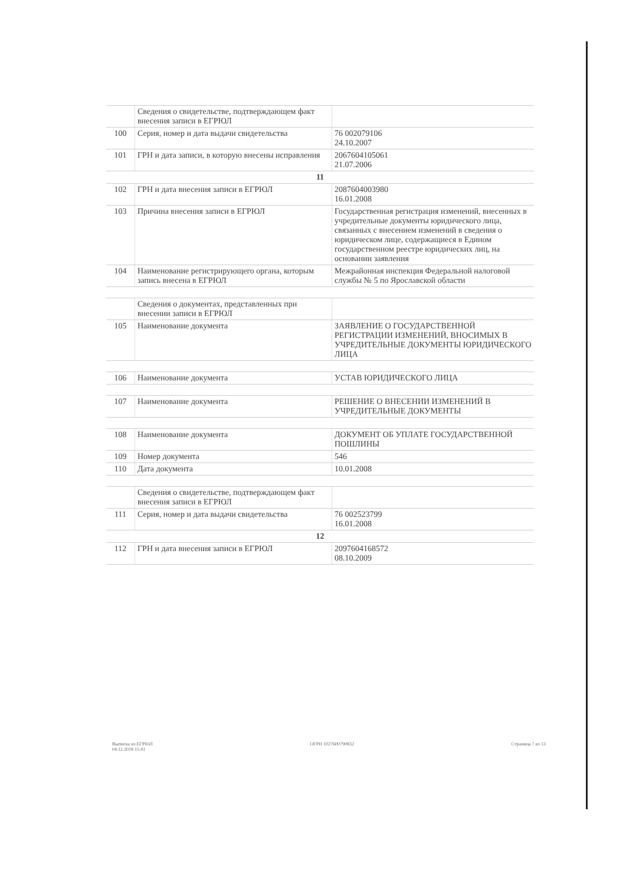| | Сведения о свидетельстве, подтверждающем факт внесения записи в ЕГРЮЛ | |
| 100 | Серия, номер и дата выдачи свидетельства | 76 002079106 24.10.2007 |
| 101 | ГРН и дата записи, в которую внесены исправления | 2067604105061 21.07.2006 |
| 11 | | |
| 102 | ГРН и дата внесения записи в ЕГРЮЛ | 2087604003980 16.01.2008 |
| 103 | Причина внесения записи в ЕГРЮЛ | Государственная регистрация изменений, внесенных в учредительные документы юридического лица, связанных с внесением изменений в сведения о юридическом лице, содержащиеся в Едином государственном реестре юридических лиц, на основании заявления |
| 104 | Наименование регистрирующего органа, которым запись внесена в ЕГРЮЛ | Межрайонная инспекция Федеральной налоговой службы № 5 по Ярославской области |
| | Сведения о документах, представленных при внесении записи в ЕГРЮЛ | |
| 105 | Наименование документа | ЗАЯВЛЕНИЕ О ГОСУДАРСТВЕННОЙ РЕГИСТРАЦИИ ИЗМЕНЕНИЙ, ВНОСИМЫХ В УЧРЕДИТЕЛЬНЫЕ ДОКУМЕНТЫ ЮРИДИЧЕСКОГО ЛИЦА |
| 106 | Наименование документа | УСТАВ ЮРИДИЧЕСКОГО ЛИЦА |
| 107 | Наименование документа | РЕШЕНИЕ О ВНЕСЕНИИ ИЗМЕНЕНИЙ В УЧРЕДИТЕЛЬНЫЕ ДОКУМЕНТЫ |
| 108 | Наименование документа | ДОКУМЕНТ ОБ УПЛАТЕ ГОСУДАРСТВЕННОЙ ПОШЛИНЫ |
| 109 | Номер документа | 546 |
| 110 | Дата документа | 10.01.2008 |
| | Сведения о свидетельстве, подтверждающем факт внесения записи в ЕГРЮЛ | |
| 111 | Серия, номер и дата выдачи свидетельства | 76 002523799 16.01.2008 |
| 12 | | |
| 112 | ГРН и дата внесения записи в ЕГРЮЛ | 2097604168572 08.10.2009 |
Выписка из ЕГРЮЛ
04.12.2018 15:41
ОГРН 1027600790832 Страница 7 из 13